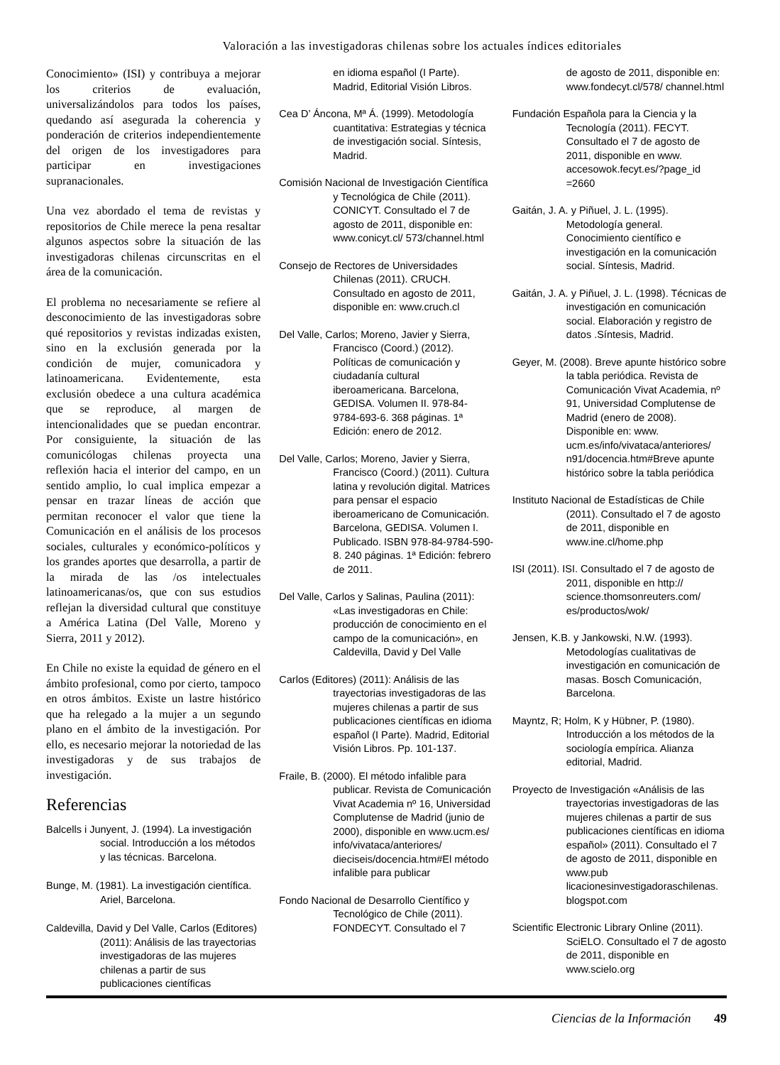Valoración a las investigadoras chilenas sobre los actuales índices editoriales
Conocimiento» (ISI) y contribuya a mejorar los criterios de evaluación, universalizándolos para todos los países, quedando así asegurada la coherencia y ponderación de criterios independientemente del origen de los investigadores para participar en investigaciones supranacionales.
Una vez abordado el tema de revistas y repositorios de Chile merece la pena resaltar algunos aspectos sobre la situación de las investigadoras chilenas circunscritas en el área de la comunicación.
El problema no necesariamente se refiere al desconocimiento de las investigadoras sobre qué repositorios y revistas indizadas existen, sino en la exclusión generada por la condición de mujer, comunicadora y latinoamericana. Evidentemente, esta exclusión obedece a una cultura académica que se reproduce, al margen de intencionalidades que se puedan encontrar. Por consiguiente, la situación de las comunicólogas chilenas proyecta una reflexión hacia el interior del campo, en un sentido amplio, lo cual implica empezar a pensar en trazar líneas de acción que permitan reconocer el valor que tiene la Comunicación en el análisis de los procesos sociales, culturales y económico-políticos y los grandes aportes que desarrolla, a partir de la mirada de las /os intelectuales latinoamericanas/os, que con sus estudios reflejan la diversidad cultural que constituye a América Latina (Del Valle, Moreno y Sierra, 2011 y 2012).
En Chile no existe la equidad de género en el ámbito profesional, como por cierto, tampoco en otros ámbitos. Existe un lastre histórico que ha relegado a la mujer a un segundo plano en el ámbito de la investigación. Por ello, es necesario mejorar la notoriedad de las investigadoras y de sus trabajos de investigación.
Referencias
Balcells i Junyent, J. (1994). La investigación social. Introducción a los métodos y las técnicas. Barcelona.
Bunge, M. (1981). La investigación científica. Ariel, Barcelona.
Caldevilla, David y Del Valle, Carlos (Editores) (2011): Análisis de las trayectorias investigadoras de las mujeres chilenas a partir de sus publicaciones científicas
en idioma español (I Parte). Madrid, Editorial Visión Libros.
Cea D’ Áncona, Mª Á. (1999). Metodología cuantitativa: Estrategias y técnica de investigación social. Síntesis, Madrid.
Comisión Nacional de Investigación Científica y Tecnológica de Chile (2011). CONICYT. Consultado el 7 de agosto de 2011, disponible en: www.conicyt.cl/ 573/channel.html
Consejo de Rectores de Universidades Chilenas (2011). CRUCH. Consultado en agosto de 2011, disponible en: www.cruch.cl
Del Valle, Carlos; Moreno, Javier y Sierra, Francisco (Coord.) (2012). Políticas de comunicación y ciudadanía cultural iberoamericana. Barcelona, GEDISA. Volumen II. 978-84-9784-693-6. 368 páginas. 1ª Edición: enero de 2012.
Del Valle, Carlos; Moreno, Javier y Sierra, Francisco (Coord.) (2011). Cultura latina y revolución digital. Matrices para pensar el espacio iberoamericano de Comunicación. Barcelona, GEDISA. Volumen I. Publicado. ISBN 978-84-9784-590-8. 240 páginas. 1ª Edición: febrero de 2011.
Del Valle, Carlos y Salinas, Paulina (2011): «Las investigadoras en Chile: producción de conocimiento en el campo de la comunicación», en Caldevilla, David y Del Valle
Carlos (Editores) (2011): Análisis de las trayectorias investigadoras de las mujeres chilenas a partir de sus publicaciones científicas en idioma español (I Parte). Madrid, Editorial Visión Libros. Pp. 101-137.
Fraile, B. (2000). El método infalible para publicar. Revista de Comunicación Vivat Academia nº 16, Universidad Complutense de Madrid (junio de 2000), disponible en www.ucm.es/ info/vivataca/anteriores/ dieciseis/docencia.htm#El método infalible para publicar
Fondo Nacional de Desarrollo Científico y Tecnológico de Chile (2011). FONDECYT. Consultado el 7
de agosto de 2011, disponible en: www.fondecyt.cl/578/ channel.html
Fundación Española para la Ciencia y la Tecnología (2011). FECYT. Consultado el 7 de agosto de 2011, disponible en www. accesowok.fecyt.es/?page_id =2660
Gaitán, J. A. y Piñuel, J. L. (1995). Metodología general. Conocimiento científico e investigación en la comunicación social. Síntesis, Madrid.
Gaitán, J. A. y Piñuel, J. L. (1998). Técnicas de investigación en comunicación social. Elaboración y registro de datos .Síntesis, Madrid.
Geyer, M. (2008). Breve apunte histórico sobre la tabla periódica. Revista de Comunicación Vivat Academia, nº 91, Universidad Complutense de Madrid (enero de 2008). Disponible en: www. ucm.es/info/vivataca/anteriores/ n91/docencia.htm#Breve apunte histórico sobre la tabla periódica
Instituto Nacional de Estadísticas de Chile (2011). Consultado el 7 de agosto de 2011, disponible en www.ine.cl/home.php
ISI (2011). ISI. Consultado el 7 de agosto de 2011, disponible en http:// science.thomsonreuters.com/ es/productos/wok/
Jensen, K.B. y Jankowski, N.W. (1993). Metodologías cualitativas de investigación en comunicación de masas. Bosch Comunicación, Barcelona.
Mayntz, R; Holm, K y Hübner, P. (1980). Introducción a los métodos de la sociología empírica. Alianza editorial, Madrid.
Proyecto de Investigación «Análisis de las trayectorias investigadoras de las mujeres chilenas a partir de sus publicaciones científicas en idioma español» (2011). Consultado el 7 de agosto de 2011, disponible en www.pub licacionesinvestigadoraschilenas. blogspot.com
Scientific Electronic Library Online (2011). SciELO. Consultado el 7 de agosto de 2011, disponible en www.scielo.org
Ciencias de la Información 49